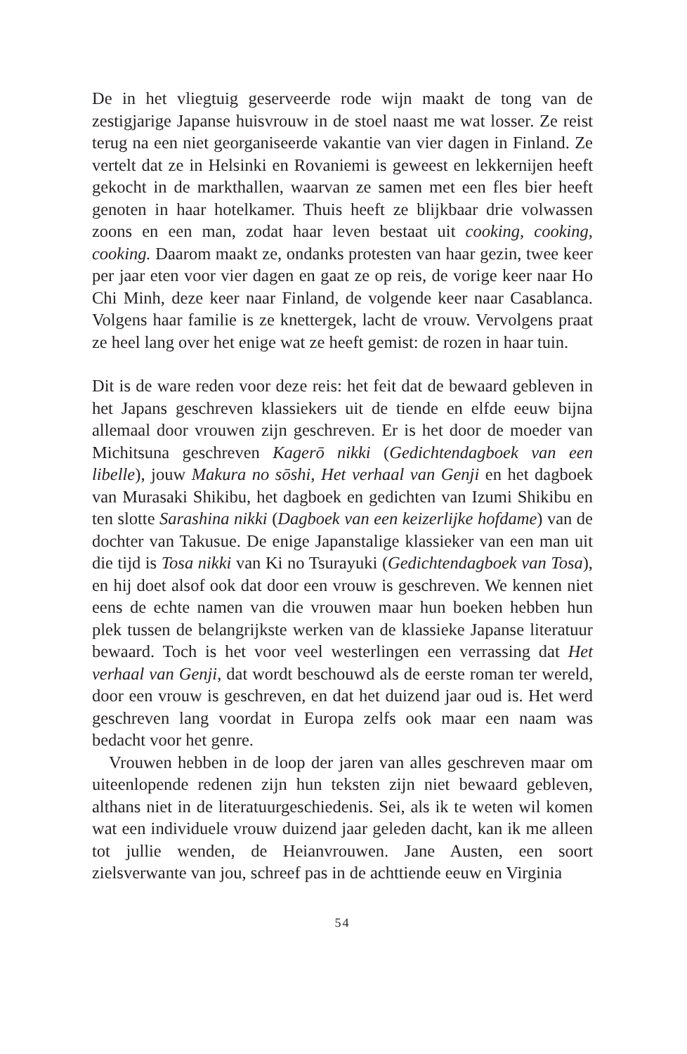De in het vliegtuig geserveerde rode wijn maakt de tong van de zestigjarige Japanse huisvrouw in de stoel naast me wat losser. Ze reist terug na een niet georganiseerde vakantie van vier dagen in Finland. Ze vertelt dat ze in Helsinki en Rovaniemi is geweest en lekkernijen heeft gekocht in de markthallen, waarvan ze samen met een fles bier heeft genoten in haar hotelkamer. Thuis heeft ze blijkbaar drie volwassen zoons en een man, zodat haar leven bestaat uit cooking, cooking, cooking. Daarom maakt ze, ondanks protesten van haar gezin, twee keer per jaar eten voor vier dagen en gaat ze op reis, de vorige keer naar Ho Chi Minh, deze keer naar Finland, de volgende keer naar Casablanca. Volgens haar familie is ze knettergek, lacht de vrouw. Vervolgens praat ze heel lang over het enige wat ze heeft gemist: de rozen in haar tuin.
Dit is de ware reden voor deze reis: het feit dat de bewaard gebleven in het Japans geschreven klassiekers uit de tiende en elfde eeuw bijna allemaal door vrouwen zijn geschreven. Er is het door de moeder van Michitsuna geschreven Kagerō nikki (Gedichtendagboek van een libelle), jouw Makura no sōshi, Het verhaal van Genji en het dagboek van Murasaki Shikibu, het dagboek en gedichten van Izumi Shikibu en ten slotte Sarashina nikki (Dagboek van een keizerlijke hofdame) van de dochter van Takusue. De enige Japanstalige klassieker van een man uit die tijd is Tosa nikki van Ki no Tsurayuki (Gedichtendagboek van Tosa), en hij doet alsof ook dat door een vrouw is geschreven. We kennen niet eens de echte namen van die vrouwen maar hun boeken hebben hun plek tussen de belangrijkste werken van de klassieke Japanse literatuur bewaard. Toch is het voor veel westerlingen een verrassing dat Het verhaal van Genji, dat wordt beschouwd als de eerste roman ter wereld, door een vrouw is geschreven, en dat het duizend jaar oud is. Het werd geschreven lang voordat in Europa zelfs ook maar een naam was bedacht voor het genre.
Vrouwen hebben in de loop der jaren van alles geschreven maar om uiteenlopende redenen zijn hun teksten zijn niet bewaard gebleven, althans niet in de literatuurgeschiedenis. Sei, als ik te weten wil komen wat een individuele vrouw duizend jaar geleden dacht, kan ik me alleen tot jullie wenden, de Heianvrouwen. Jane Austen, een soort zielsverwante van jou, schreef pas in de achttiende eeuw en Virginia
54